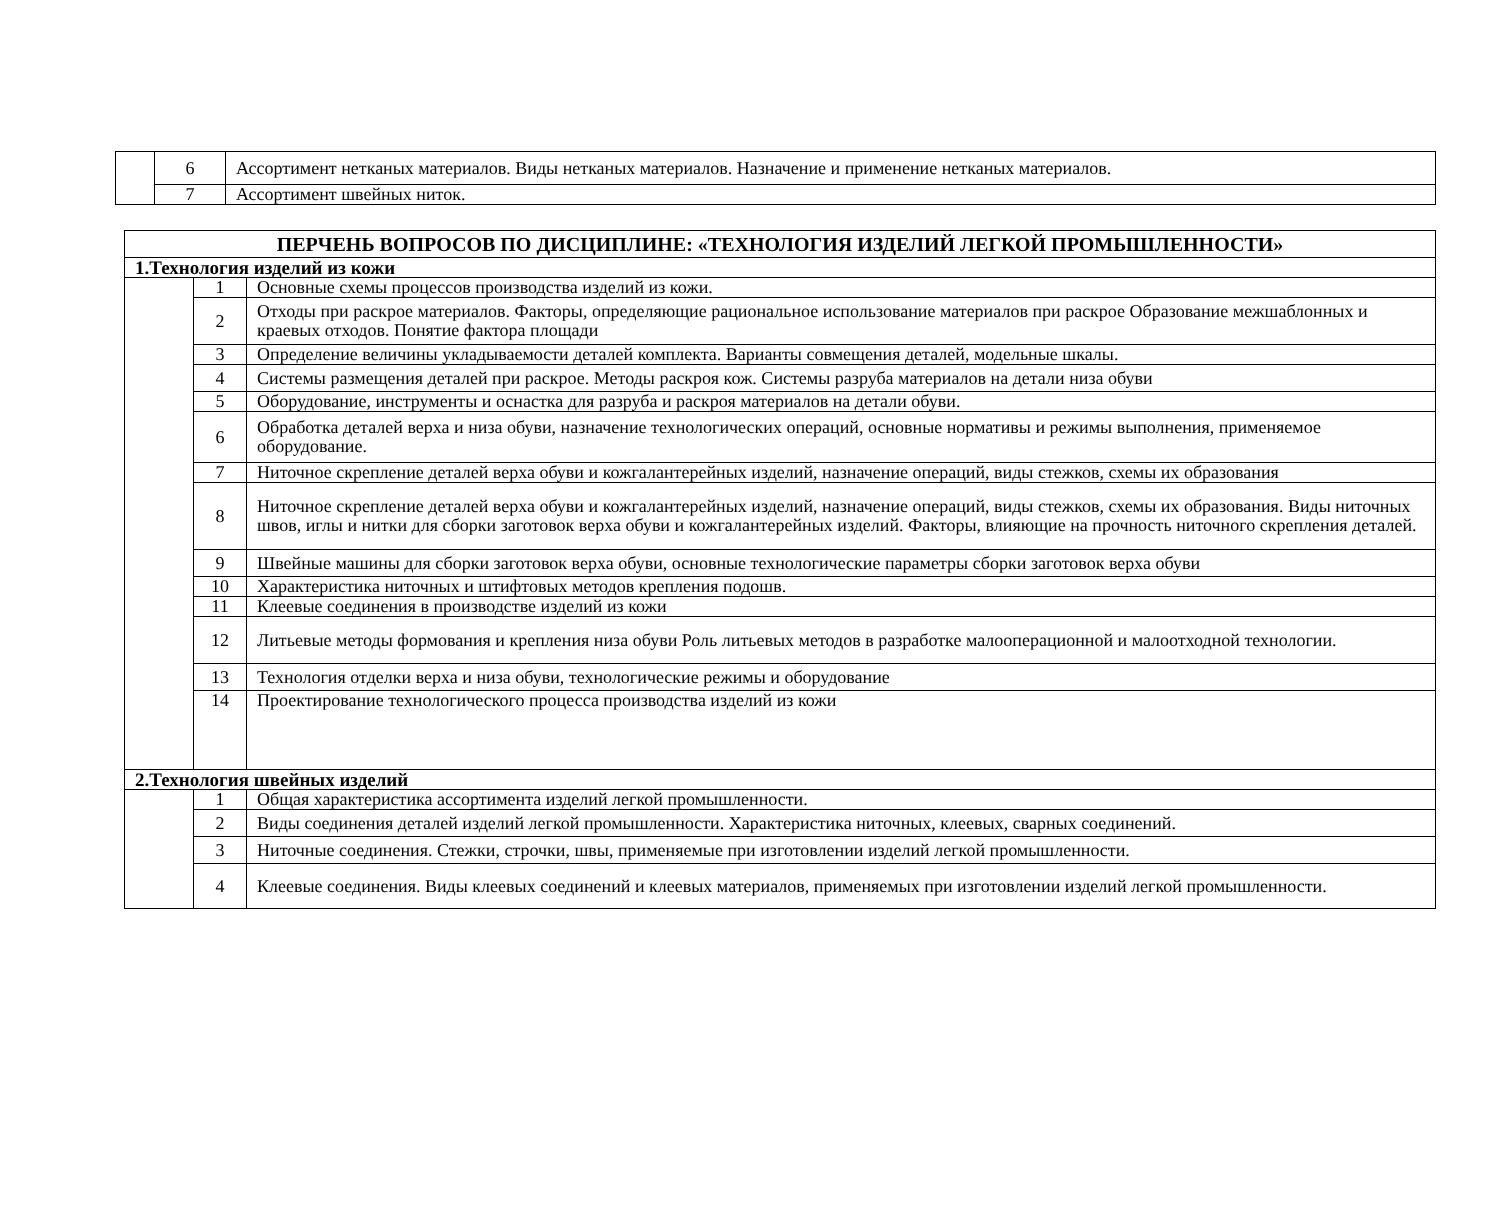| | 6 | Ассортимент нетканых материалов. Виды нетканых материалов. Назначение и применение нетканых материалов. |
| | 7 | Ассортимент швейных ниток. |
| ПЕРЧЕНЬ ВОПРОСОВ ПО ДИСЦИПЛИНЕ: «ТЕХНОЛОГИЯ ИЗДЕЛИЙ ЛЕГКОЙ ПРОМЫШЛЕННОСТИ» | | |
| --- | --- | --- |
| 1.Технология изделий из кожи | | |
| | 1 | Основные схемы процессов производства изделий из кожи. |
| | 2 | Отходы при раскрое материалов. Факторы, определяющие рациональное использование материалов при раскрое Образование межшаблонных и краевых отходов. Понятие фактора площади |
| | 3 | Определение величины укладываемости деталей комплекта. Варианты совмещения деталей, модельные шкалы. |
| | 4 | Системы размещения деталей при раскрое. Методы раскроя кож. Системы разруба материалов на детали низа обуви |
| | 5 | Оборудование, инструменты и оснастка для разруба и раскроя материалов на детали обуви. |
| | 6 | Обработка деталей верха и низа обуви, назначение технологических операций, основные нормативы и режимы выполнения, применяемое оборудование. |
| | 7 | Ниточное скрепление деталей верха обуви и кожгалантерейных изделий, назначение операций, виды стежков, схемы их образования |
| | 8 | Ниточное скрепление деталей верха обуви и кожгалантерейных изделий, назначение операций, виды стежков, схемы их образования. Виды ниточных швов, иглы и нитки для сборки заготовок верха обуви и кожгалантерейных изделий. Факторы, влияющие на прочность ниточного скрепления деталей. |
| | 9 | Швейные машины для сборки заготовок верха обуви, основные технологические параметры сборки заготовок верха обуви |
| | 10 | Характеристика ниточных и штифтовых методов крепления подошв. |
| | 11 | Клеевые соединения в производстве изделий из кожи |
| | 12 | Литьевые методы формования и крепления низа обуви Роль литьевых методов в разработке малооперационной и малоотходной технологии. |
| | 13 | Технология отделки верха и низа обуви, технологические режимы и оборудование |
| | 14 | Проектирование технологического процесса производства изделий из кожи |
| 2.Технология швейных изделий | | |
| | 1 | Общая характеристика ассортимента изделий легкой промышленности. |
| | 2 | Виды соединения деталей изделий легкой промышленности. Характеристика ниточных, клеевых, сварных соединений. |
| | 3 | Ниточные соединения. Стежки, строчки, швы, применяемые при изготовлении изделий легкой промышленности. |
| | 4 | Клеевые соединения. Виды клеевых соединений и клеевых материалов, применяемых при изготовлении изделий легкой промышленности. |